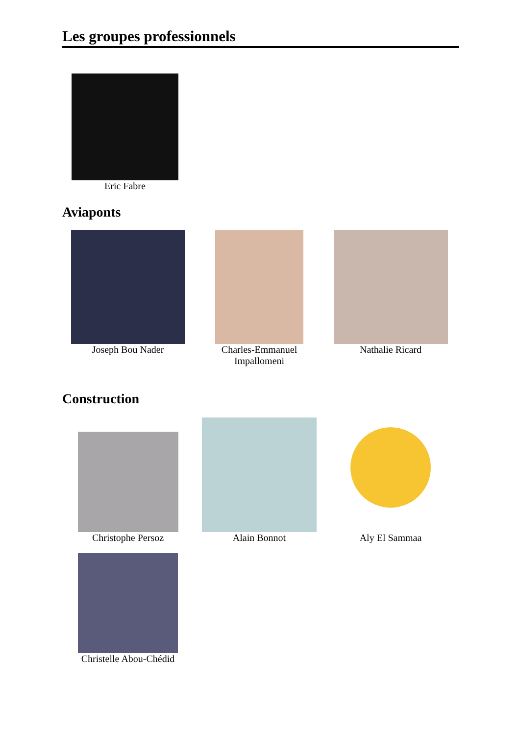Les groupes professionnels
Eric Fabre
Aviaponts
Joseph Bou Nader Charles-Emmanuel
Impallomeni
Nathalie Ricard
Construction
Christophe Persoz
Alain Bonnot
Aly El Sammaa
Christelle Abou-Chédid